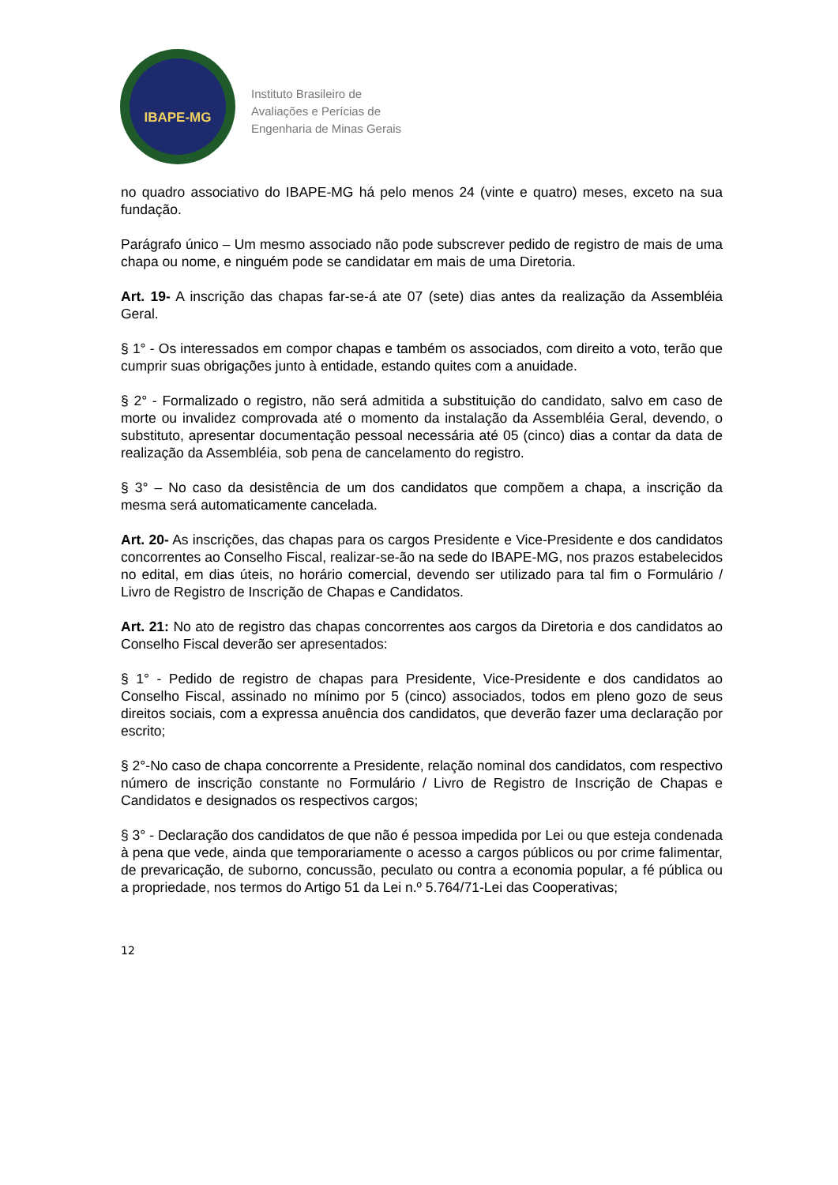IBAPE-MG
Instituto Brasileiro de
Avaliações e Perícias de
Engenharia de Minas Gerais
no quadro associativo do IBAPE-MG há pelo menos 24 (vinte e quatro) meses, exceto na sua fundação.
Parágrafo único – Um mesmo associado não pode subscrever pedido de registro de mais de uma chapa ou nome, e ninguém pode se candidatar em mais de uma Diretoria.
Art. 19- A inscrição das chapas far-se-á ate 07 (sete) dias antes da realização da Assembléia Geral.
§ 1° - Os interessados em compor chapas e também os associados, com direito a voto, terão que cumprir suas obrigações junto à entidade, estando quites com a anuidade.
§ 2° - Formalizado o registro, não será admitida a substituição do candidato, salvo em caso de morte ou invalidez comprovada até o momento da instalação da Assembléia Geral, devendo, o substituto, apresentar documentação pessoal necessária até 05 (cinco) dias a contar da data de realização da Assembléia, sob pena de cancelamento do registro.
§ 3° – No caso da desistência de um dos candidatos que compõem a chapa, a inscrição da mesma será automaticamente cancelada.
Art. 20- As inscrições, das chapas para os cargos Presidente e Vice-Presidente e dos candidatos concorrentes ao Conselho Fiscal, realizar-se-ão na sede do IBAPE-MG, nos prazos estabelecidos no edital, em dias úteis, no horário comercial, devendo ser utilizado para tal fim o Formulário / Livro de Registro de Inscrição de Chapas e Candidatos.
Art. 21: No ato de registro das chapas concorrentes aos cargos da Diretoria e dos candidatos ao Conselho Fiscal deverão ser apresentados:
§ 1° - Pedido de registro de chapas para Presidente, Vice-Presidente e dos candidatos ao Conselho Fiscal, assinado no mínimo por 5 (cinco) associados, todos em pleno gozo de seus direitos sociais, com a expressa anuência dos candidatos, que deverão fazer uma declaração por escrito;
§ 2°-No caso de chapa concorrente a Presidente, relação nominal dos candidatos, com respectivo número de inscrição constante no Formulário / Livro de Registro de Inscrição de Chapas e Candidatos e designados os respectivos cargos;
§ 3° - Declaração dos candidatos de que não é pessoa impedida por Lei ou que esteja condenada à pena que vede, ainda que temporariamente o acesso a cargos públicos ou por crime falimentar, de prevaricação, de suborno, concussão, peculato ou contra a economia popular, a fé pública ou a propriedade, nos termos do Artigo 51 da Lei n.º 5.764/71-Lei das Cooperativas;
12